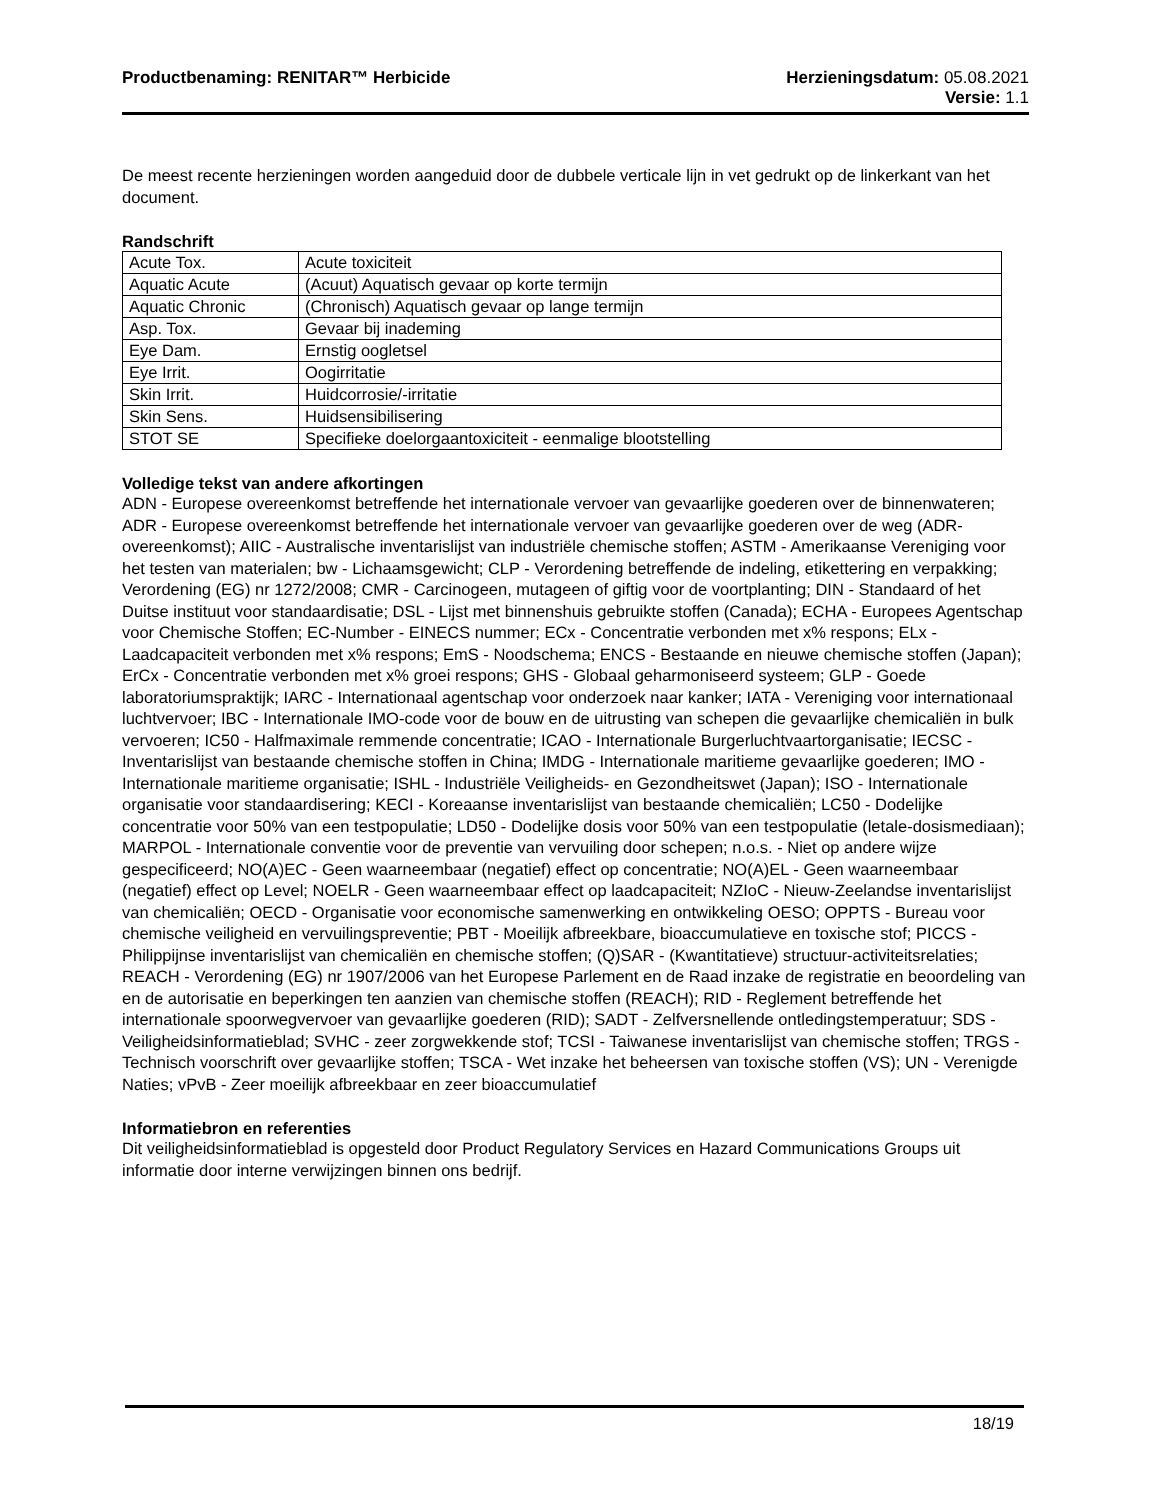Productbenaming: RENITAR™ Herbicide
Herzieningsdatum: 05.08.2021
Versie: 1.1
De meest recente herzieningen worden aangeduid door de dubbele verticale lijn in vet gedrukt op de linkerkant van het document.
Randschrift
| Acute Tox. | Acute toxiciteit |
| Aquatic Acute | (Acuut) Aquatisch gevaar op korte termijn |
| Aquatic Chronic | (Chronisch) Aquatisch gevaar op lange termijn |
| Asp. Tox. | Gevaar bij inademing |
| Eye Dam. | Ernstig oogletsel |
| Eye Irrit. | Oogirritatie |
| Skin Irrit. | Huidcorrosie/-irritatie |
| Skin Sens. | Huidsensibilisering |
| STOT SE | Specifieke doelorgaantoxiciteit - eenmalige blootstelling |
Volledige tekst van andere afkortingen
ADN - Europese overeenkomst betreffende het internationale vervoer van gevaarlijke goederen over de binnenwateren; ADR - Europese overeenkomst betreffende het internationale vervoer van gevaarlijke goederen over de weg (ADR-overeenkomst); AIIC - Australische inventarislijst van industriële chemische stoffen; ASTM - Amerikaanse Vereniging voor het testen van materialen; bw - Lichaamsgewicht; CLP - Verordening betreffende de indeling, etikettering en verpakking; Verordening (EG) nr 1272/2008; CMR - Carcinogeen, mutageen of giftig voor de voortplanting; DIN - Standaard of het Duitse instituut voor standaardisatie; DSL - Lijst met binnenshuis gebruikte stoffen (Canada); ECHA - Europees Agentschap voor Chemische Stoffen; EC-Number - EINECS nummer; ECx - Concentratie verbonden met x% respons; ELx - Laadcapaciteit verbonden met x% respons; EmS - Noodschema; ENCS - Bestaande en nieuwe chemische stoffen (Japan); ErCx - Concentratie verbonden met x% groei respons; GHS - Globaal geharmoniseerd systeem; GLP - Goede laboratoriumspraktijk; IARC - Internationaal agentschap voor onderzoek naar kanker; IATA - Vereniging voor internationaal luchtvervoer; IBC - Internationale IMO-code voor de bouw en de uitrusting van schepen die gevaarlijke chemicaliën in bulk vervoeren; IC50 - Halfmaximale remmende concentratie; ICAO - Internationale Burgerluchtvaartorganisatie; IECSC - Inventarislijst van bestaande chemische stoffen in China; IMDG - Internationale maritieme gevaarlijke goederen; IMO - Internationale maritieme organisatie; ISHL - Industriële Veiligheids- en Gezondheitswet (Japan); ISO - Internationale organisatie voor standaardisering; KECI - Koreaanse inventarislijst van bestaande chemicaliën; LC50 - Dodelijke concentratie voor 50% van een testpopulatie; LD50 - Dodelijke dosis voor 50% van een testpopulatie (letale-dosismediaan); MARPOL - Internationale conventie voor de preventie van vervuiling door schepen; n.o.s. - Niet op andere wijze gespecificeerd; NO(A)EC - Geen waarneembaar (negatief) effect op concentratie; NO(A)EL - Geen waarneembaar (negatief) effect op Level; NOELR - Geen waarneembaar effect op laadcapaciteit; NZIoC - Nieuw-Zeelandse inventarislijst van chemicaliën; OECD - Organisatie voor economische samenwerking en ontwikkeling OESO; OPPTS - Bureau voor chemische veiligheid en vervuilingspreventie; PBT - Moeilijk afbreekbare, bioaccumulatieve en toxische stof; PICCS - Philippijnse inventarislijst van chemicaliën en chemische stoffen; (Q)SAR - (Kwantitatieve) structuur-activiteitsrelaties; REACH - Verordening (EG) nr 1907/2006 van het Europese Parlement en de Raad inzake de registratie en beoordeling van en de autorisatie en beperkingen ten aanzien van chemische stoffen (REACH); RID - Reglement betreffende het internationale spoorwegvervoer van gevaarlijke goederen (RID); SADT - Zelfversnellende ontledingstemperatuur; SDS - Veiligheidsinformatieblad; SVHC - zeer zorgwekkende stof; TCSI - Taiwanese inventarislijst van chemische stoffen; TRGS - Technisch voorschrift over gevaarlijke stoffen; TSCA - Wet inzake het beheersen van toxische stoffen (VS); UN - Verenigde Naties; vPvB - Zeer moeilijk afbreekbaar en zeer bioaccumulatief
Informatiebron en referenties
Dit veiligheidsinformatieblad is opgesteld door Product Regulatory Services en Hazard Communications Groups uit informatie door interne verwijzingen binnen ons bedrijf.
18/19